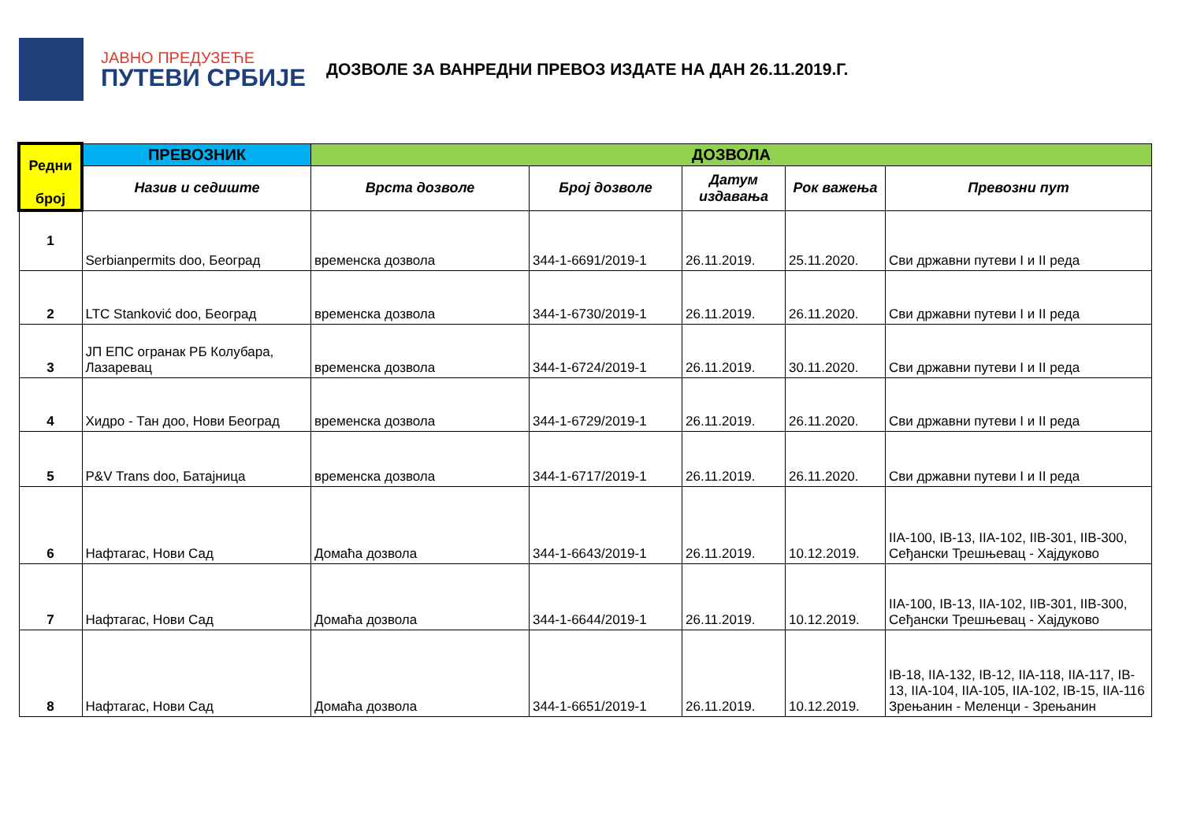ЈАВНО ПРЕДУЗЕЋЕ
ПУТЕВИ СРБИЈЕ
ДОЗВОЛЕ ЗА ВАНРЕДНИ ПРЕВОЗ ИЗДАТЕ НА ДАН 26.11.2019.Г.
| Редни број | ПРЕВОЗНИК | ДОЗВОЛА | | | | |
| --- | --- | --- | --- | --- | --- | --- |
| | Назив и седиште | Врста дозволе | Број дозволе | Датум издавања | Рок важења | Превозни пут |
| 1 | Serbianpermits doo, Београд | временска дозвола | 344-1-6691/2019-1 | 26.11.2019. | 25.11.2020. | Сви државни путеви I и II реда |
| 2 | LTC Stanković doo, Београд | временска дозвола | 344-1-6730/2019-1 | 26.11.2019. | 26.11.2020. | Сви државни путеви I и II реда |
| 3 | ЈП ЕПС огранак РБ Колубара, Лазаревац | временска дозвола | 344-1-6724/2019-1 | 26.11.2019. | 30.11.2020. | Сви државни путеви I и II реда |
| 4 | Хидро - Тан доо, Нови Београд | временска дозвола | 344-1-6729/2019-1 | 26.11.2019. | 26.11.2020. | Сви државни путеви I и II реда |
| 5 | P&V Trans doo, Батајница | временска дозвола | 344-1-6717/2019-1 | 26.11.2019. | 26.11.2020. | Сви државни путеви I и II реда |
| 6 | Нафтагас, Нови Сад | Домаћа дозвола | 344-1-6643/2019-1 | 26.11.2019. | 10.12.2019. | IIA-100, IB-13, IIA-102, IIB-301, IIB-300, Сеђански Трешњевац - Хајдуково |
| 7 | Нафтагас, Нови Сад | Домаћа дозвола | 344-1-6644/2019-1 | 26.11.2019. | 10.12.2019. | IIA-100, IB-13, IIA-102, IIB-301, IIB-300, Сеђански Трешњевац - Хајдуково |
| 8 | Нафтагас, Нови Сад | Домаћа дозвола | 344-1-6651/2019-1 | 26.11.2019. | 10.12.2019. | IB-18, IIA-132, IB-12, IIA-118, IIA-117, IB-13, IIA-104, IIA-105, IIA-102, IB-15, IIA-116 Зрењанин - Меленци - Зрењанин |